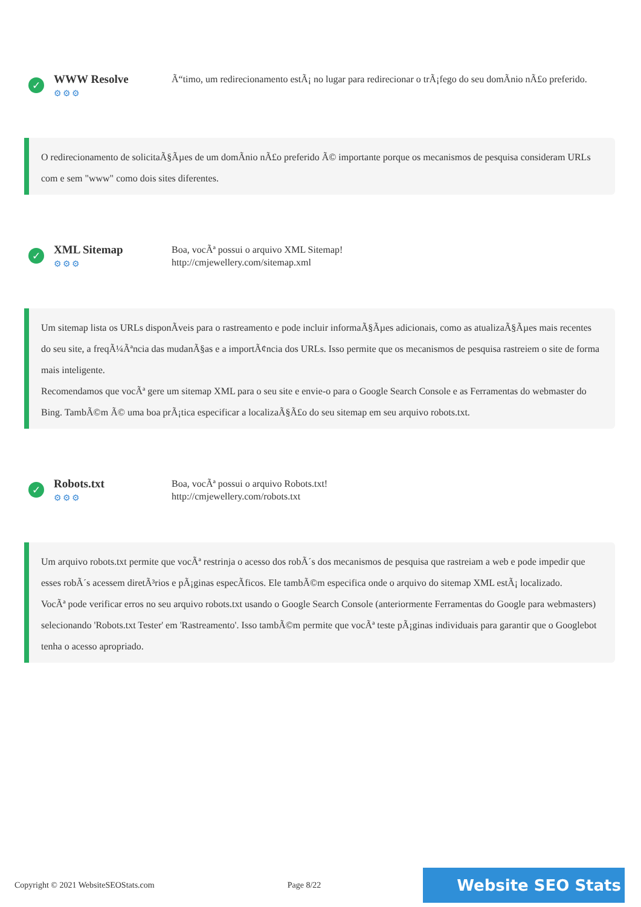✓
WWW Resolve
⚙⚙⚙
Ã“timo, um redirecionamento estÃ¡ no lugar para redirecionar o trÃ¡fego do seu domÃ­nio nÃ£o preferido.
O redirecionamento de solicitaÃ§Ãµes de um domÃ­nio nÃ£o preferido Ã© importante porque os mecanismos de pesquisa consideram URLs com e sem "www" como dois sites diferentes.
✓
XML Sitemap
⚙⚙⚙
Boa, vocÃª possui o arquivo XML Sitemap!
http://cmjewellery.com/sitemap.xml
Um sitemap lista os URLs disponÃ­veis para o rastreamento e pode incluir informaÃ§Ãµes adicionais, como as atualizaÃ§Ãµes mais recentes do seu site, a freqÃ¼Ãªncia das mudanÃ§as e a importÃ¢ncia dos URLs. Isso permite que os mecanismos de pesquisa rastreiem o site de forma mais inteligente.
Recomendamos que vocÃª gere um sitemap XML para o seu site e envie-o para o Google Search Console e as Ferramentas do webmaster do Bing. TambÃ©m Ã© uma boa prÃ¡tica especificar a localizaÃ§Ã£o do seu sitemap em seu arquivo robots.txt.
✓
Robots.txt
⚙⚙⚙
Boa, vocÃª possui o arquivo Robots.txt!
http://cmjewellery.com/robots.txt
Um arquivo robots.txt permite que vocÃª restrinja o acesso dos robÃ´s dos mecanismos de pesquisa que rastreiam a web e pode impedir que esses robÃ´s acessem diretÃ³rios e pÃ¡ginas especÃ­ficos. Ele tambÃ©m especifica onde o arquivo do sitemap XML estÃ¡ localizado.
VocÃª pode verificar erros no seu arquivo robots.txt usando o Google Search Console (anteriormente Ferramentas do Google para webmasters) selecionando 'Robots.txt Tester' em 'Rastreamento'. Isso tambÃ©m permite que vocÃª teste pÃ¡ginas individuais para garantir que o Googlebot tenha o acesso apropriado.
Copyright © 2021 WebsiteSEOStats.com Page 8/22 Website SEO Stats